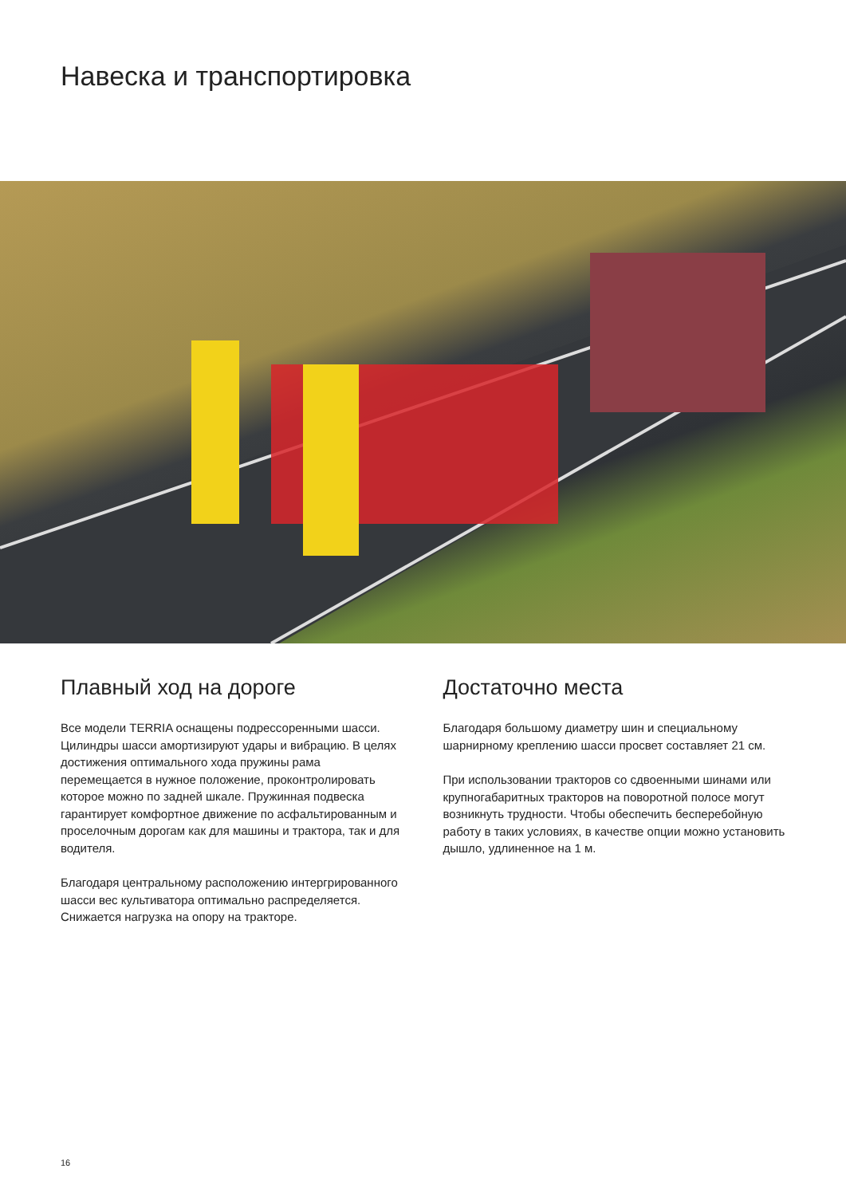Навеска и транспортировка
Плавный ход на дороге
Все модели TERRIA оснащены подрессоренными шасси. Цилиндры шасси амортизируют удары и вибрацию. В целях достижения оптимального хода пружины рама перемещается в нужное положение, проконтролировать которое можно по задней шкале. Пружинная подвеска гарантирует комфортное движение по асфальтированным и проселочным дорогам как для машины и трактора, так и для водителя.
Благодаря центральному расположению интергрированного шасси вес культиватора оптимально распределяется. Снижается нагрузка на опору на тракторе.
Достаточно места
Благодаря большому диаметру шин и специальному шарнирному креплению шасси просвет составляет 21 см.
При использовании тракторов со сдвоенными шинами или крупногабаритных тракторов на поворотной полосе могут возникнуть трудности. Чтобы обеспечить бесперебойную работу в таких условиях, в качестве опции можно установить дышло, удлиненное на 1 м.
16